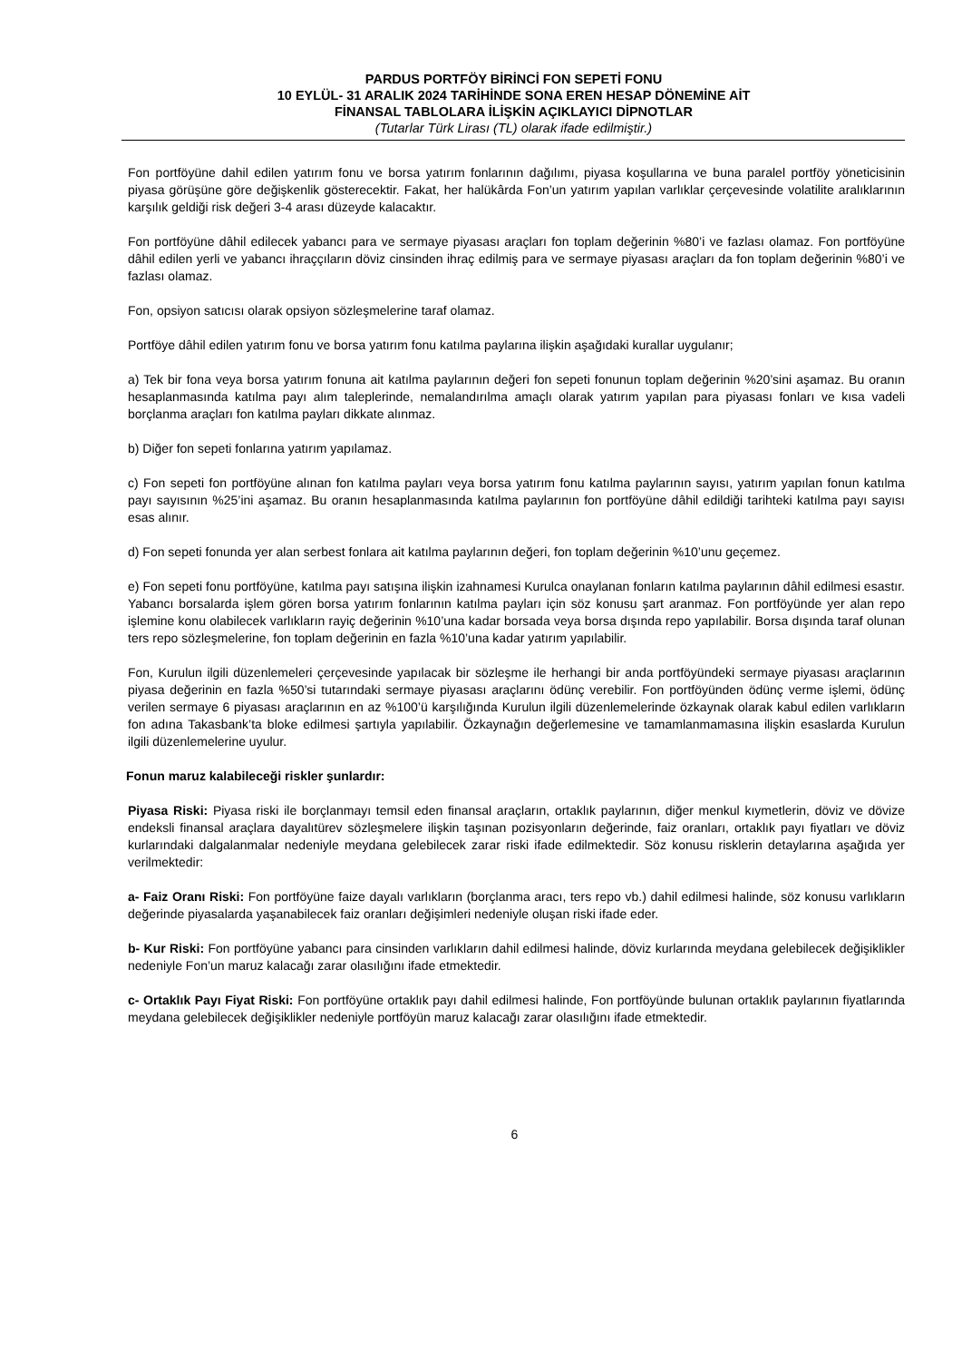PARDUS PORTFÖY BİRİNCİ FON SEPETİ FONU
10 EYLÜL- 31 ARALIK 2024 TARİHİNDE SONA EREN HESAP DÖNEMİNE AİT
FİNANSAL TABLOLARA İLİŞKİN AÇIKLAYICI DİPNOTLAR
(Tutarlar Türk Lirası (TL) olarak ifade edilmiştir.)
Fon portföyüne dahil edilen yatırım fonu ve borsa yatırım fonlarının dağılımı, piyasa koşullarına ve buna paralel portföy yöneticisinin piyasa görüşüne göre değişkenlik gösterecektir. Fakat, her halükârda Fon’un yatırım yapılan varlıklar çerçevesinde volatilite aralıklarının karşılık geldiği risk değeri 3-4 arası düzeyde kalacaktır.
Fon portföyüne dâhil edilecek yabancı para ve sermaye piyasası araçları fon toplam değerinin %80’i ve fazlası olamaz. Fon portföyüne dâhil edilen yerli ve yabancı ihraççıların döviz cinsinden ihraç edilmiş para ve sermaye piyasası araçları da fon toplam değerinin %80’i ve fazlası olamaz.
Fon, opsiyon satıcısı olarak opsiyon sözleşmelerine taraf olamaz.
Portföye dâhil edilen yatırım fonu ve borsa yatırım fonu katılma paylarına ilişkin aşağıdaki kurallar uygulanır;
a) Tek bir fona veya borsa yatırım fonuna ait katılma paylarının değeri fon sepeti fonunun toplam değerinin %20’sini aşamaz. Bu oranın hesaplanmasında katılma payı alım taleplerinde, nemalandırılma amaçlı olarak yatırım yapılan para piyasası fonları ve kısa vadeli borçlanma araçları fon katılma payları dikkate alınmaz.
b) Diğer fon sepeti fonlarına yatırım yapılamaz.
c) Fon sepeti fon portföyüne alınan fon katılma payları veya borsa yatırım fonu katılma paylarının sayısı, yatırım yapılan fonun katılma payı sayısının %25’ini aşamaz. Bu oranın hesaplanmasında katılma paylarının fon portföyüne dâhil edildiği tarihteki katılma payı sayısı esas alınır.
d) Fon sepeti fonunda yer alan serbest fonlara ait katılma paylarının değeri, fon toplam değerinin %10’unu geçemez.
e) Fon sepeti fonu portföyüne, katılma payı satışına ilişkin izahnamesi Kurulca onaylanan fonların katılma paylarının dâhil edilmesi esastır. Yabancı borsalarda işlem gören borsa yatırım fonlarının katılma payları için söz konusu şart aranmaz. Fon portföyünde yer alan repo işlemine konu olabilecek varlıkların rayiç değerinin %10’una kadar borsada veya borsa dışında repo yapılabilir. Borsa dışında taraf olunan ters repo sözleşmelerine, fon toplam değerinin en fazla %10’una kadar yatırım yapılabilir.
Fon, Kurulun ilgili düzenlemeleri çerçevesinde yapılacak bir sözleşme ile herhangi bir anda portföyündeki sermaye piyasası araçlarının piyasa değerinin en fazla %50’si tutarındaki sermaye piyasası araçlarını ödünç verebilir. Fon portföyünden ödünç verme işlemi, ödünç verilen sermaye 6 piyasası araçlarının en az %100’ü karşılığında Kurulun ilgili düzenlemelerinde özkaynak olarak kabul edilen varlıkların fon adına Takasbank’ta bloke edilmesi şartıyla yapılabilir. Özkaynağın değerlemesine ve tamamlanmamasına ilişkin esaslarda Kurulun ilgili düzenlemelerine uyulur.
Fonun maruz kalabileceği riskler şunlardır:
Piyasa Riski: Piyasa riski ile borçlanmayı temsil eden finansal araçların, ortaklık paylarının, diğer menkul kıymetlerin, döviz ve dövize endeksli finansal araçlara dayalıtürev sözleşmelere ilişkin taşınan pozisyonların değerinde, faiz oranları, ortaklık payı fiyatları ve döviz kurlarındaki dalgalanmalar nedeniyle meydana gelebilecek zarar riski ifade edilmektedir. Söz konusu risklerin detaylarına aşağıda yer verilmektedir:
a- Faiz Oranı Riski: Fon portföyüne faize dayalı varlıkların (borçlanma aracı, ters repo vb.) dahil edilmesi halinde, söz konusu varlıkların değerinde piyasalarda yaşanabilecek faiz oranları değişimleri nedeniyle oluşan riski ifade eder.
b- Kur Riski: Fon portföyüne yabancı para cinsinden varlıkların dahil edilmesi halinde, döviz kurlarında meydana gelebilecek değişiklikler nedeniyle Fon’un maruz kalacağı zarar olasılığını ifade etmektedir.
c- Ortaklık Payı Fiyat Riski: Fon portföyüne ortaklık payı dahil edilmesi halinde, Fon portföyünde bulunan ortaklık paylarının fiyatlarında meydana gelebilecek değişiklikler nedeniyle portföyün maruz kalacağı zarar olasılığını ifade etmektedir.
6